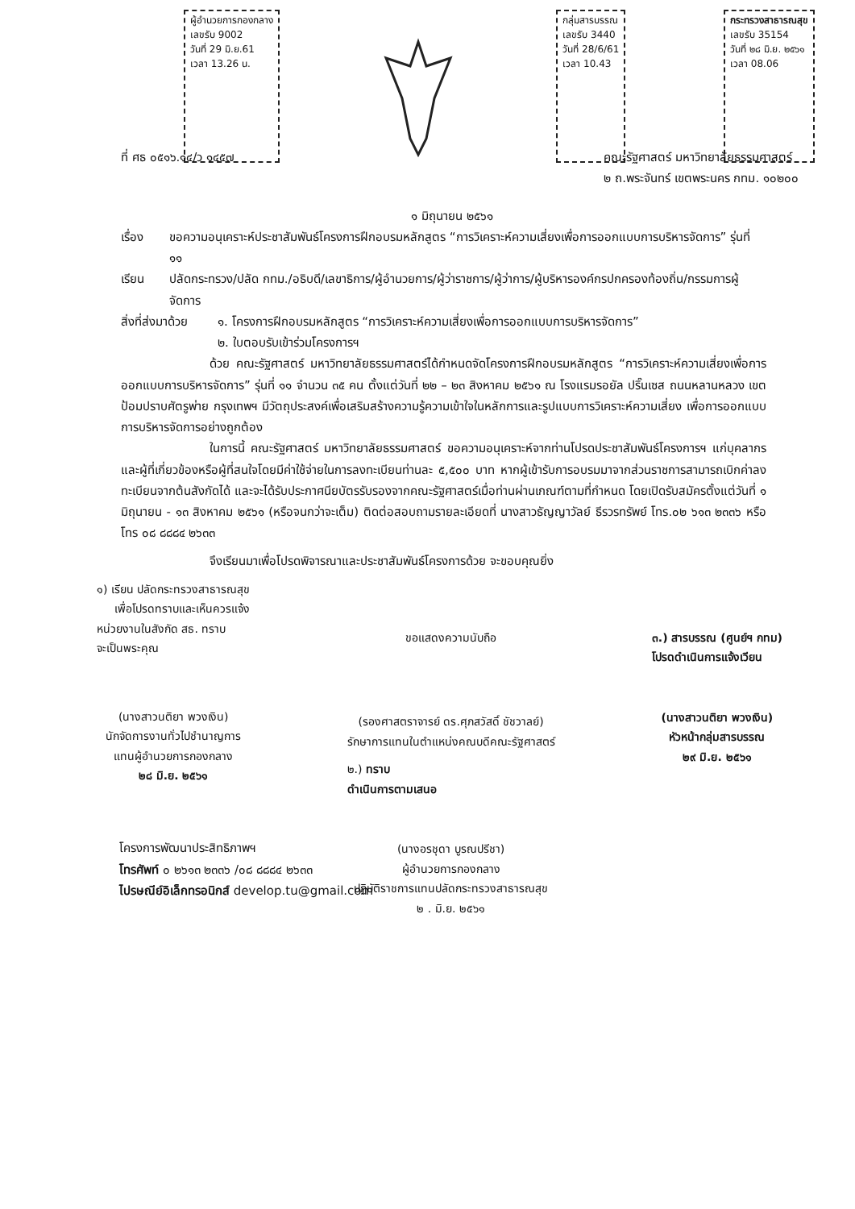ผู้อำนวยการกองกลาง
เลขรับ 9002
วันที่ 29 มิ.ย.61
เวลา 13.26 น.
กลุ่มสารบรรณ
เลขรับ 3440
วันที่ 28/6/61
เวลา 10.43
กระทรวงสาธารณสุข
เลขรับ 35154
วันที่ ๒๘ มิ.ย. ๒๕๖๑
เวลา 08.06
ที่ ศธ ๐๕๑๖.๑๔/ว ๑๔๕๗ คณะรัฐศาสตร์ มหาวิทยาลัยธรรมศาสตร์
๒ ถ.พระจันทร์ เขตพระนคร กทม. ๑๐๒๐๐
๑ มิถุนายน ๒๕๖๑
เรื่อง ขอความอนุเคราะห์ประชาสัมพันธ์โครงการฝึกอบรมหลักสูตร “การวิเคราะห์ความเสี่ยงเพื่อการออกแบบการบริหารจัดการ” รุ่นที่ ๑๑
เรียน ปลัดกระทรวง/ปลัด กทม./อธิบดี/เลขาธิการ/ผู้อำนวยการ/ผู้ว่าราชการ/ผู้ว่าการ/ผู้บริหารองค์กรปกครองท้องถิ่น/กรรมการผู้จัดการ
สิ่งที่ส่งมาด้วย
๑. โครงการฝึกอบรมหลักสูตร “การวิเคราะห์ความเสี่ยงเพื่อการออกแบบการบริหารจัดการ”
๒. ใบตอบรับเข้าร่วมโครงการฯ
ด้วย คณะรัฐศาสตร์ มหาวิทยาลัยธรรมศาสตร์ได้กำหนดจัดโครงการฝึกอบรมหลักสูตร “การวิเคราะห์ความเสี่ยงเพื่อการออกแบบการบริหารจัดการ” รุ่นที่ ๑๑ จำนวน ๓๕ คน ตั้งแต่วันที่ ๒๒ – ๒๓ สิงหาคม ๒๕๖๑ ณ โรงแรมรอยัล ปริ๊นเซส ถนนหลานหลวง เขตป้อมปราบศัตรูพ่าย กรุงเทพฯ มีวัตถุประสงค์เพื่อเสริมสร้างความรู้ความเข้าใจในหลักการและรูปแบบการวิเคราะห์ความเสี่ยง เพื่อการออกแบบการบริหารจัดการอย่างถูกต้อง
ในการนี้ คณะรัฐศาสตร์ มหาวิทยาลัยธรรมศาสตร์ ขอความอนุเคราะห์จากท่านโปรดประชาสัมพันธ์โครงการฯ แก่บุคลากรและผู้ที่เกี่ยวข้องหรือผู้ที่สนใจโดยมีค่าใช้จ่ายในการลงทะเบียนท่านละ ๕,๕๐๐ บาท หากผู้เข้ารับการอบรมมาจากส่วนราชการสามารถเบิกค่าลงทะเบียนจากต้นสังกัดได้ และจะได้รับประกาศนียบัตรรับรองจากคณะรัฐศาสตร์เมื่อท่านผ่านเกณฑ์ตามที่กำหนด โดยเปิดรับสมัครตั้งแต่วันที่ ๑ มิถุนายน - ๑๓ สิงหาคม ๒๕๖๑ (หรือจนกว่าจะเต็ม) ติดต่อสอบถามรายละเอียดที่ นางสาวธัญญาวัลย์ ธีรวรทรัพย์ โทร.๐๒ ๖๑๓ ๒๓๓๖ หรือโทร ๐๘ ๘๘๘๔ ๒๖๓๓
จึงเรียนมาเพื่อโปรดพิจารณาและประชาสัมพันธ์โครงการด้วย จะขอบคุณยิ่ง
๑) เรียน ปลัดกระทรวงสาธารณสุข
เพื่อโปรดทราบและเห็นควรแจ้ง
หน่วยงานในสังกัด สธ. ทราบ
จะเป็นพระคุณ
(นางสาวนติยา พวงเงิน)
นักจัดการงานทั่วไปชำนาญการ
แทนผู้อำนวยการกองกลาง
๒๘ มิ.ย. ๒๕๖๑
ขอแสดงความนับถือ
(รองศาสตราจารย์ ดร.ศุภสวัสดิ์ ชัชวาลย์)
รักษาการแทนในตำแหน่งคณบดีคณะรัฐศาสตร์
๒.) ทราบ
ดำเนินการตามเสนอ
(นางอรชุดา บูรณปรีชา)
ผู้อำนวยการกองกลาง
ปฏิบัติราชการแทนปลัดกระทรวงสาธารณสุข
๒ . มิ.ย. ๒๕๖๑
๓.) สารบรรณ (ศูนย์ฯ กทม)
โปรดดำเนินการแจ้งเวียน
(นางสาวนติยา พวงเงิน)
หัวหน้ากลุ่มสารบรรณ
๒๙ มิ.ย. ๒๕๖๑
โครงการพัฒนาประสิทธิภาพฯ
โทรศัพท์ ๐ ๒๖๑๓ ๒๓๓๖ /๐๘ ๘๘๘๔ ๒๖๓๓
ไปรษณีย์อิเล็กทรอนิกส์ develop.tu@gmail.com